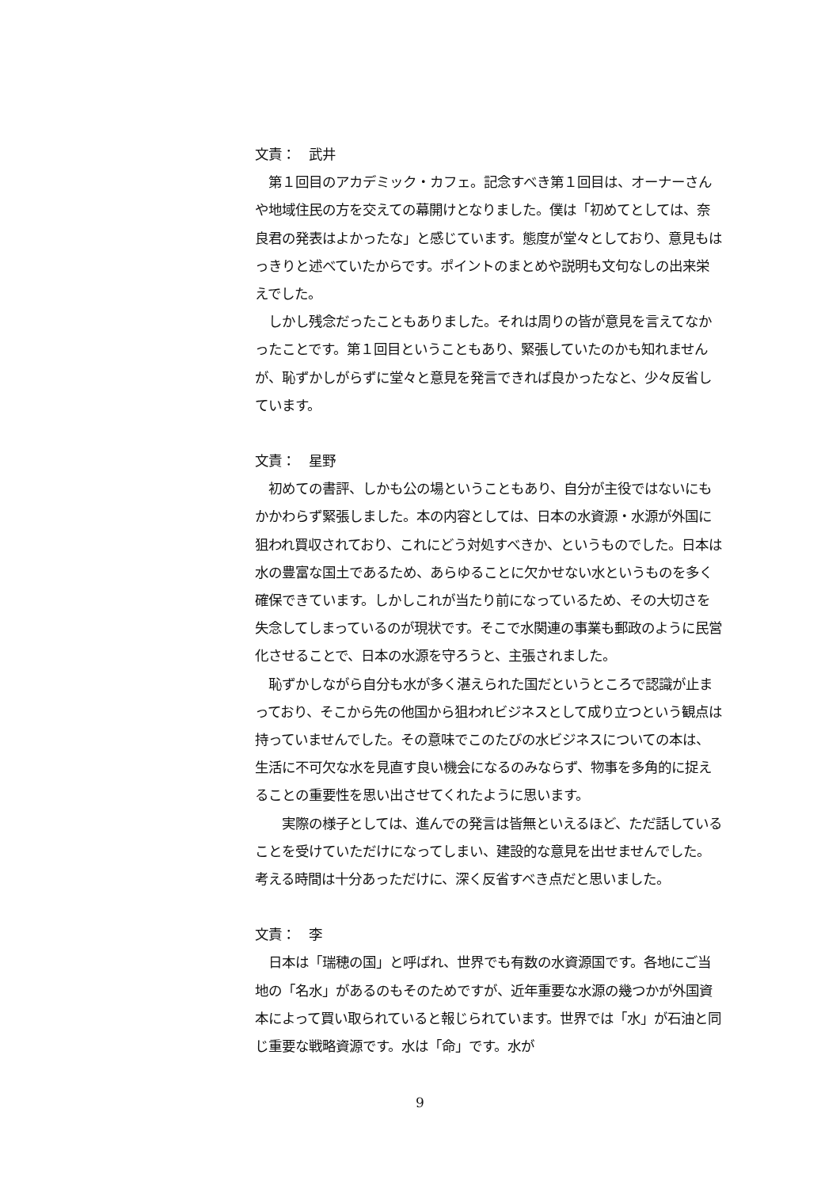文責：　武井
　第１回目のアカデミック・カフェ。記念すべき第１回目は、オーナーさんや地域住民の方を交えての幕開けとなりました。僕は「初めてとしては、奈良君の発表はよかったな」と感じています。態度が堂々としており、意見もはっきりと述べていたからです。ポイントのまとめや説明も文句なしの出来栄えでした。
　しかし残念だったこともありました。それは周りの皆が意見を言えてなかったことです。第１回目ということもあり、緊張していたのかも知れませんが、恥ずかしがらずに堂々と意見を発言できれば良かったなと、少々反省しています。
文責：　星野
　初めての書評、しかも公の場ということもあり、自分が主役ではないにもかかわらず緊張しました。本の内容としては、日本の水資源・水源が外国に狙われ買収されており、これにどう対処すべきか、というものでした。日本は水の豊富な国土であるため、あらゆることに欠かせない水というものを多く確保できています。しかしこれが当たり前になっているため、その大切さを失念してしまっているのが現状です。そこで水関連の事業も郵政のように民営化させることで、日本の水源を守ろうと、主張されました。
　恥ずかしながら自分も水が多く湛えられた国だというところで認識が止まっており、そこから先の他国から狙われビジネスとして成り立つという観点は持っていませんでした。その意味でこのたびの水ビジネスについての本は、生活に不可欠な水を見直す良い機会になるのみならず、物事を多角的に捉えることの重要性を思い出させてくれたように思います。
　　実際の様子としては、進んでの発言は皆無といえるほど、ただ話していることを受けていただけになってしまい、建設的な意見を出せませんでした。考える時間は十分あっただけに、深く反省すべき点だと思いました。
文責：　李
　日本は「瑞穂の国」と呼ばれ、世界でも有数の水資源国です。各地にご当地の「名水」があるのもそのためですが、近年重要な水源の幾つかが外国資本によって買い取られていると報じられています。世界では「水」が石油と同じ重要な戦略資源です。水は「命」です。水が
9